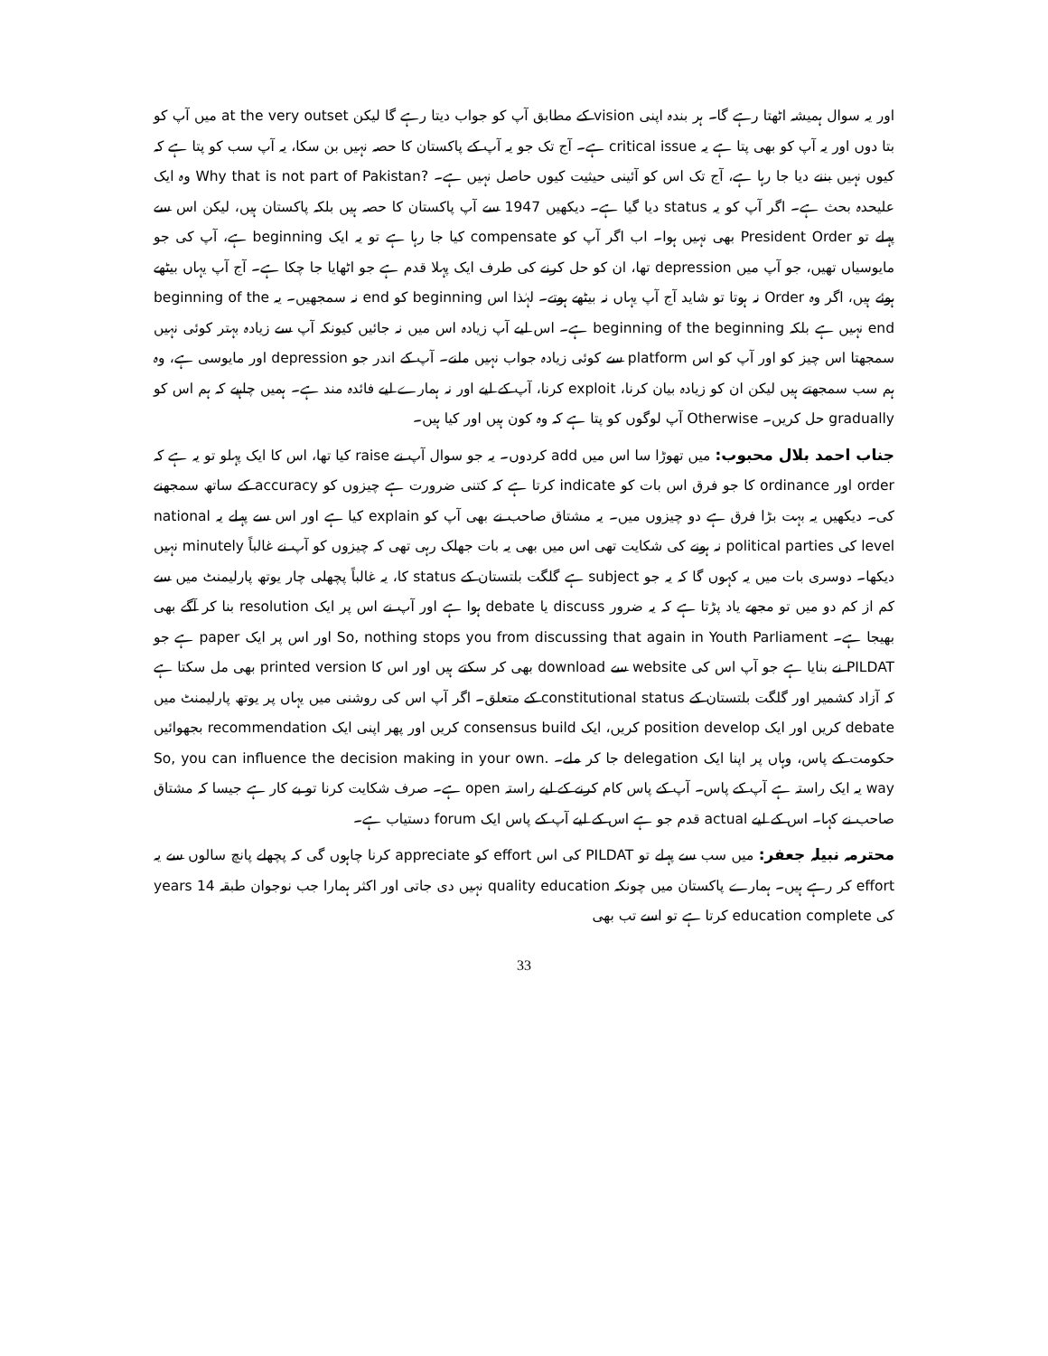اور یہ سوال ہمیشہ اٹھتا رہے گا۔ ہر بندہ اپنی vision کے مطابق آپ کو جواب دیتا رہے گا لیکن at the very outset میں آپ کو بتا دوں اور یہ آپ کو بھی پتا ہے یہ critical issue ہے۔ آج تک جو یہ آپ کے پاکستان کا حصہ نہیں بن سکا، یہ آپ سب کو پتا ہے کہ کیوں نہیں بننے دیا جا رہا ہے، آج تک اس کو آئینی حیثیت کیوں حاصل نہیں ہے۔ ?Why that is not part of Pakistan وہ ایک علیحدہ بحث ہے۔ اگر آپ کو یہ status دیا گیا ہے۔ دیکھیں 1947 سے آپ پاکستان کا حصہ ہیں بلکہ پاکستان ہیں، لیکن اس سے پہلے تو President Order بھی نہیں ہوا۔ اب اگر آپ کو compensate کیا جا رہا ہے تو یہ ایک beginning ہے، آپ کی جو مایوسیاں تھیں، جو آپ میں depression تھا، ان کو حل کرنے کی طرف ایک پہلا قدم ہے جو اٹھایا جا چکا ہے۔ آج آپ یہاں بیٹھے ہوئے ہیں، اگر وہ Order نہ ہوتا تو شاید آج آپ یہاں نہ بیٹھے ہوتے۔ لہٰذا اس beginning کو end نہ سمجھیں۔ یہ beginning of the end نہیں ہے بلکہ beginning of the beginning ہے۔ اس لیے آپ زیادہ اس میں نہ جائیں کیونکہ آپ سے زیادہ بہتر کوئی نہیں سمجھتا اس چیز کو اور آپ کو اس platform سے کوئی زیادہ جواب نہیں ملنے۔ آپ کے اندر جو depression اور مایوسی ہے، وہ ہم سب سمجھتے ہیں لیکن ان کو زیادہ بیان کرنا، exploit کرنا، آپ کے لیے اور نہ ہمارے لیے فائدہ مند ہے۔ ہمیں چاہیے کہ ہم اس کو gradually حل کریں۔ Otherwise آپ لوگوں کو پتا ہے کہ وہ کون ہیں اور کیا ہیں۔
جناب احمد بلال محبوب: میں تھوڑا سا اس میں add کردوں۔ یہ جو سوال آپ نے raise کیا تھا، اس کا ایک پہلو تو یہ ہے کہ order اور ordinance کا جو فرق اس بات کو indicate کرتا ہے کہ کتنی ضرورت ہے چیزوں کو accuracy کے ساتھ سمجھنے کی۔ دیکھیں یہ بہت بڑا فرق ہے دو چیزوں میں۔ یہ مشتاق صاحب نے بھی آپ کو explain کیا ہے اور اس سے پہلے یہ national level کی political parties نہ ہونے کی شکایت تھی اس میں بھی یہ بات جھلک رہی تھی کہ چیزوں کو آپ نے غالباً minutely نہیں دیکھا۔ دوسری بات میں یہ کہوں گا کہ یہ جو subject ہے گلگت بلتستان کے status کا، یہ غالباً پچھلی چار یوتھ پارلیمنٹ میں سے کم از کم دو میں تو مجھے یاد پڑتا ہے کہ یہ ضرور discuss یا debate ہوا ہے اور آپ نے اس پر ایک resolution بنا کر آگے بھی بھیجا ہے۔ So, nothing stops you from discussing that again in Youth Parliament اور اس پر ایک paper ہے جو PILDAT نے بنایا ہے جو آپ اس کی website سے download بھی کر سکتے ہیں اور اس کا printed version بھی مل سکتا ہے کہ آزاد کشمیر اور گلگت بلتستان کے constitutional status کے متعلق۔ اگر آپ اس کی روشنی میں یہاں پر یوتھ پارلیمنٹ میں debate کریں اور ایک position develop کریں، ایک consensus build کریں اور پھر اپنی ایک recommendation بجھوائیں حکومت کے پاس، وہاں پر اپنا ایک delegation جا کر ملے۔ .So, you can influence the decision making in your own way یہ ایک راستہ ہے آپ کے پاس۔ آپ کے پاس کام کرنے کے لیے راستہ open ہے۔ صرف شکایت کرنا تو بے کار ہے جیسا کہ مشتاق صاحب نے کہا۔ اس کے لیے actual قدم جو ہے اس کے لیے آپ کے پاس ایک forum دستیاب ہے۔
محترمہ نبیلہ جعفر: میں سب سے پہلے تو PILDAT کی اس effort کو appreciate کرنا چاہوں گی کہ پچھلے پانچ سالوں سے یہ effort کر رہے ہیں۔ ہمارے پاکستان میں چونکہ quality education نہیں دی جاتی اور اکثر ہمارا جب نوجوان طبقہ 14 years کی education complete کرتا ہے تو اسے تب بھی
33